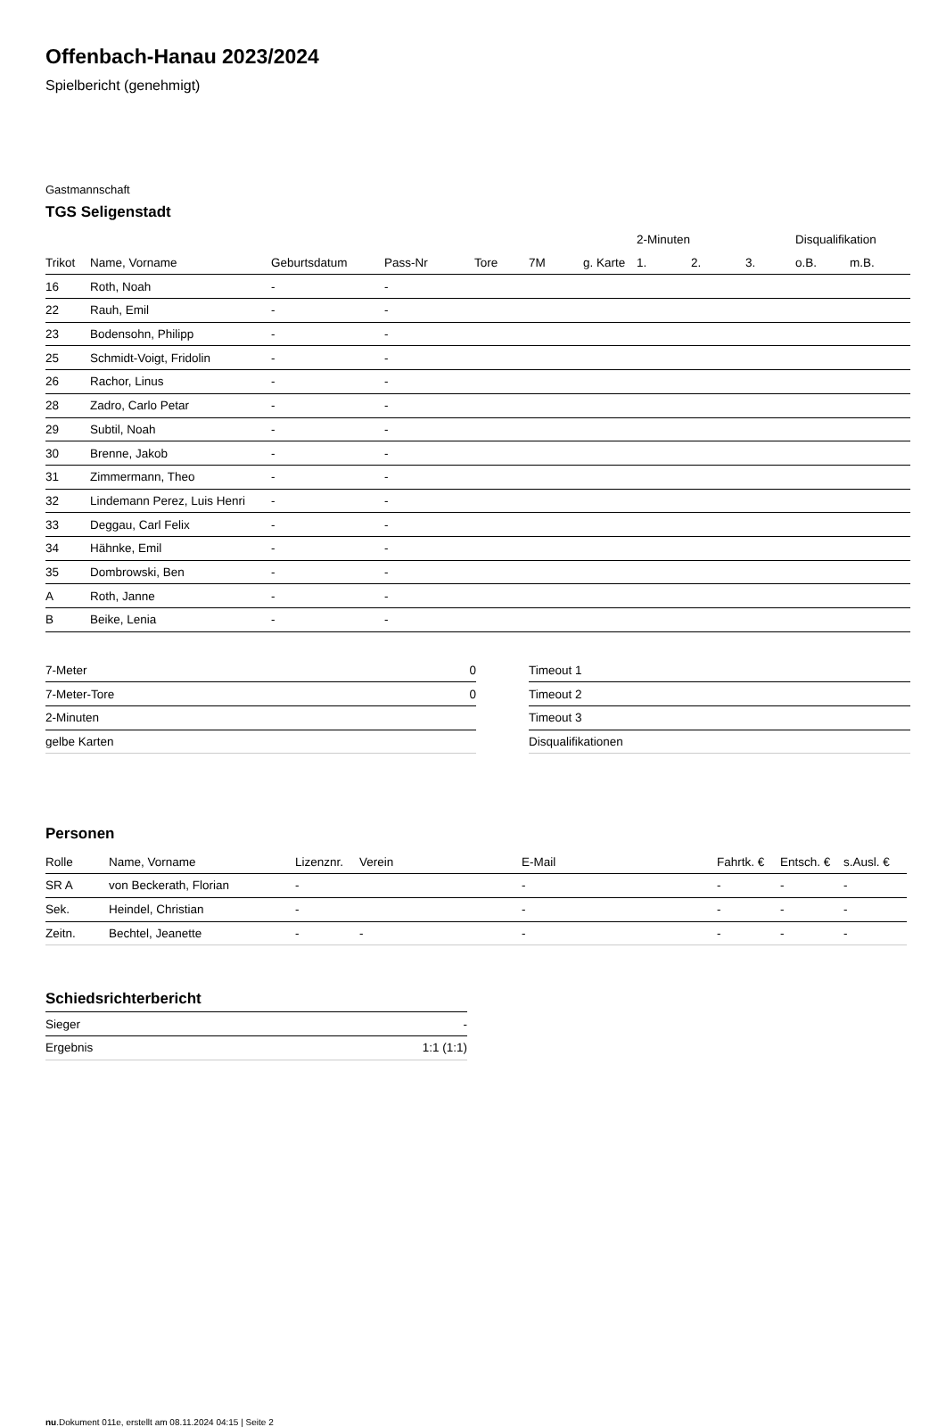Offenbach-Hanau 2023/2024
Spielbericht (genehmigt)
Gastmannschaft
TGS Seligenstadt
| | | | | | | | 2-Minuten | | | Disqualifikation | |
| --- | --- | --- | --- | --- | --- | --- | --- | --- | --- | --- | --- |
| Trikot | Name, Vorname | Geburtsdatum | Pass-Nr | Tore | 7M | g. Karte | 1. | 2. | 3. | o.B. | m.B. |
| 16 | Roth, Noah | - | - | | | | | | | | |
| 22 | Rauh, Emil | - | - | | | | | | | | |
| 23 | Bodensohn, Philipp | - | - | | | | | | | | |
| 25 | Schmidt-Voigt, Fridolin | - | - | | | | | | | | |
| 26 | Rachor, Linus | - | - | | | | | | | | |
| 28 | Zadro, Carlo Petar | - | - | | | | | | | | |
| 29 | Subtil, Noah | - | - | | | | | | | | |
| 30 | Brenne, Jakob | - | - | | | | | | | | |
| 31 | Zimmermann, Theo | - | - | | | | | | | | |
| 32 | Lindemann Perez, Luis Henri | - | - | | | | | | | | |
| 33 | Deggau, Carl Felix | - | - | | | | | | | | |
| 34 | Hähnke, Emil | - | - | | | | | | | | |
| 35 | Dombrowski, Ben | - | - | | | | | | | | |
| A | Roth, Janne | - | - | | | | | | | | |
| B | Beike, Lenia | - | - | | | | | | | | |
| 7-Meter | 0 |
| 7-Meter-Tore | 0 |
| 2-Minuten | |
| gelbe Karten | |
| Timeout 1 |
| Timeout 2 |
| Timeout 3 |
| Disqualifikationen |
Personen
| Rolle | Name, Vorname | Lizenznr. | Verein | E-Mail | Fahrtk. € | Entsch. € | s.Ausl. € |
| --- | --- | --- | --- | --- | --- | --- | --- |
| SR A | von Beckerath, Florian | - | | - | - | - | - |
| Sek. | Heindel, Christian | - | | - | - | - | - |
| Zeitn. | Bechtel, Jeanette | - | - | - | - | - | - |
Schiedsrichterbericht
| Sieger | - |
| Ergebnis | 1:1 (1:1) |
nu.Dokument 011e, erstellt am 08.11.2024 04:15 | Seite 2